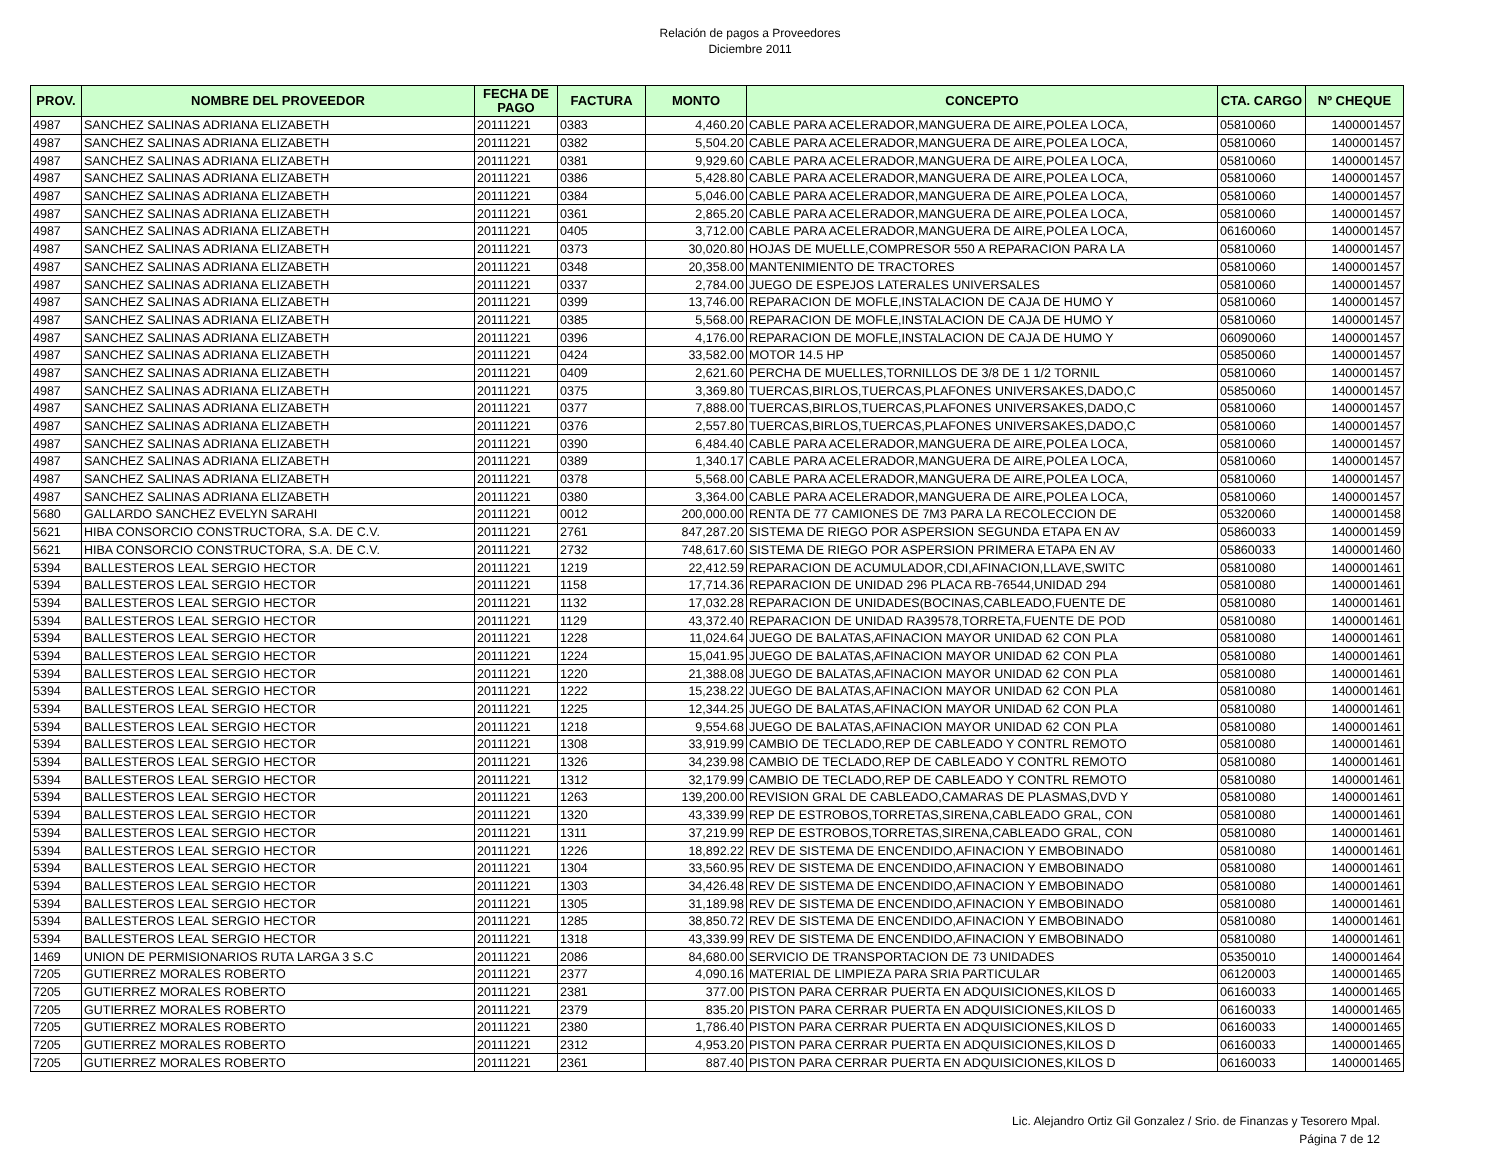Relación de pagos a Proveedores
Diciembre 2011
| PROV. | NOMBRE DEL PROVEEDOR | FECHA DE PAGO | FACTURA | MONTO | CONCEPTO | CTA. CARGO | Nº CHEQUE |
| --- | --- | --- | --- | --- | --- | --- | --- |
| 4987 | SANCHEZ SALINAS ADRIANA ELIZABETH | 20111221 | 0383 | 4,460.20 | CABLE PARA ACELERADOR,MANGUERA DE AIRE,POLEA LOCA, | 05810060 | 1400001457 |
| 4987 | SANCHEZ SALINAS ADRIANA ELIZABETH | 20111221 | 0382 | 5,504.20 | CABLE PARA ACELERADOR,MANGUERA DE AIRE,POLEA LOCA, | 05810060 | 1400001457 |
| 4987 | SANCHEZ SALINAS ADRIANA ELIZABETH | 20111221 | 0381 | 9,929.60 | CABLE PARA ACELERADOR,MANGUERA DE AIRE,POLEA LOCA, | 05810060 | 1400001457 |
| 4987 | SANCHEZ SALINAS ADRIANA ELIZABETH | 20111221 | 0386 | 5,428.80 | CABLE PARA ACELERADOR,MANGUERA DE AIRE,POLEA LOCA, | 05810060 | 1400001457 |
| 4987 | SANCHEZ SALINAS ADRIANA ELIZABETH | 20111221 | 0384 | 5,046.00 | CABLE PARA ACELERADOR,MANGUERA DE AIRE,POLEA LOCA, | 05810060 | 1400001457 |
| 4987 | SANCHEZ SALINAS ADRIANA ELIZABETH | 20111221 | 0361 | 2,865.20 | CABLE PARA ACELERADOR,MANGUERA DE AIRE,POLEA LOCA, | 05810060 | 1400001457 |
| 4987 | SANCHEZ SALINAS ADRIANA ELIZABETH | 20111221 | 0405 | 3,712.00 | CABLE PARA ACELERADOR,MANGUERA DE AIRE,POLEA LOCA, | 06160060 | 1400001457 |
| 4987 | SANCHEZ SALINAS ADRIANA ELIZABETH | 20111221 | 0373 | 30,020.80 | HOJAS DE MUELLE,COMPRESOR 550 A REPARACION PARA LA | 05810060 | 1400001457 |
| 4987 | SANCHEZ SALINAS ADRIANA ELIZABETH | 20111221 | 0348 | 20,358.00 | MANTENIMIENTO DE TRACTORES | 05810060 | 1400001457 |
| 4987 | SANCHEZ SALINAS ADRIANA ELIZABETH | 20111221 | 0337 | 2,784.00 | JUEGO DE ESPEJOS LATERALES UNIVERSALES | 05810060 | 1400001457 |
| 4987 | SANCHEZ SALINAS ADRIANA ELIZABETH | 20111221 | 0399 | 13,746.00 | REPARACION DE MOFLE,INSTALACION DE CAJA DE HUMO Y | 05810060 | 1400001457 |
| 4987 | SANCHEZ SALINAS ADRIANA ELIZABETH | 20111221 | 0385 | 5,568.00 | REPARACION DE MOFLE,INSTALACION DE CAJA DE HUMO Y | 05810060 | 1400001457 |
| 4987 | SANCHEZ SALINAS ADRIANA ELIZABETH | 20111221 | 0396 | 4,176.00 | REPARACION DE MOFLE,INSTALACION DE CAJA DE HUMO Y | 06090060 | 1400001457 |
| 4987 | SANCHEZ SALINAS ADRIANA ELIZABETH | 20111221 | 0424 | 33,582.00 | MOTOR 14.5 HP | 05850060 | 1400001457 |
| 4987 | SANCHEZ SALINAS ADRIANA ELIZABETH | 20111221 | 0409 | 2,621.60 | PERCHA DE MUELLES,TORNILLOS DE 3/8 DE 1 1/2 TORNIL | 05810060 | 1400001457 |
| 4987 | SANCHEZ SALINAS ADRIANA ELIZABETH | 20111221 | 0375 | 3,369.80 | TUERCAS,BIRLOS,TUERCAS,PLAFONES UNIVERSAKES,DADO,C | 05850060 | 1400001457 |
| 4987 | SANCHEZ SALINAS ADRIANA ELIZABETH | 20111221 | 0377 | 7,888.00 | TUERCAS,BIRLOS,TUERCAS,PLAFONES UNIVERSAKES,DADO,C | 05810060 | 1400001457 |
| 4987 | SANCHEZ SALINAS ADRIANA ELIZABETH | 20111221 | 0376 | 2,557.80 | TUERCAS,BIRLOS,TUERCAS,PLAFONES UNIVERSAKES,DADO,C | 05810060 | 1400001457 |
| 4987 | SANCHEZ SALINAS ADRIANA ELIZABETH | 20111221 | 0390 | 6,484.40 | CABLE PARA ACELERADOR,MANGUERA DE AIRE,POLEA LOCA, | 05810060 | 1400001457 |
| 4987 | SANCHEZ SALINAS ADRIANA ELIZABETH | 20111221 | 0389 | 1,340.17 | CABLE PARA ACELERADOR,MANGUERA DE AIRE,POLEA LOCA, | 05810060 | 1400001457 |
| 4987 | SANCHEZ SALINAS ADRIANA ELIZABETH | 20111221 | 0378 | 5,568.00 | CABLE PARA ACELERADOR,MANGUERA DE AIRE,POLEA LOCA, | 05810060 | 1400001457 |
| 4987 | SANCHEZ SALINAS ADRIANA ELIZABETH | 20111221 | 0380 | 3,364.00 | CABLE PARA ACELERADOR,MANGUERA DE AIRE,POLEA LOCA, | 05810060 | 1400001457 |
| 5680 | GALLARDO SANCHEZ EVELYN SARAHI | 20111221 | 0012 | 200,000.00 | RENTA DE 77 CAMIONES DE 7M3 PARA LA RECOLECCION DE | 05320060 | 1400001458 |
| 5621 | HIBA CONSORCIO CONSTRUCTORA, S.A. DE C.V. | 20111221 | 2761 | 847,287.20 | SISTEMA DE RIEGO POR ASPERSION SEGUNDA ETAPA EN AV | 05860033 | 1400001459 |
| 5621 | HIBA CONSORCIO CONSTRUCTORA, S.A. DE C.V. | 20111221 | 2732 | 748,617.60 | SISTEMA DE RIEGO POR ASPERSION PRIMERA ETAPA EN AV | 05860033 | 1400001460 |
| 5394 | BALLESTEROS LEAL SERGIO HECTOR | 20111221 | 1219 | 22,412.59 | REPARACION DE ACUMULADOR,CDI,AFINACION,LLAVE,SWITC | 05810080 | 1400001461 |
| 5394 | BALLESTEROS LEAL SERGIO HECTOR | 20111221 | 1158 | 17,714.36 | REPARACION DE UNIDAD 296 PLACA RB-76544,UNIDAD 294 | 05810080 | 1400001461 |
| 5394 | BALLESTEROS LEAL SERGIO HECTOR | 20111221 | 1132 | 17,032.28 | REPARACION DE UNIDADES(BOCINAS,CABLEADO,FUENTE DE | 05810080 | 1400001461 |
| 5394 | BALLESTEROS LEAL SERGIO HECTOR | 20111221 | 1129 | 43,372.40 | REPARACION DE UNIDAD RA39578,TORRETA,FUENTE DE POD | 05810080 | 1400001461 |
| 5394 | BALLESTEROS LEAL SERGIO HECTOR | 20111221 | 1228 | 11,024.64 | JUEGO DE BALATAS,AFINACION MAYOR UNIDAD 62 CON PLA | 05810080 | 1400001461 |
| 5394 | BALLESTEROS LEAL SERGIO HECTOR | 20111221 | 1224 | 15,041.95 | JUEGO DE BALATAS,AFINACION MAYOR UNIDAD 62 CON PLA | 05810080 | 1400001461 |
| 5394 | BALLESTEROS LEAL SERGIO HECTOR | 20111221 | 1220 | 21,388.08 | JUEGO DE BALATAS,AFINACION MAYOR UNIDAD 62 CON PLA | 05810080 | 1400001461 |
| 5394 | BALLESTEROS LEAL SERGIO HECTOR | 20111221 | 1222 | 15,238.22 | JUEGO DE BALATAS,AFINACION MAYOR UNIDAD 62 CON PLA | 05810080 | 1400001461 |
| 5394 | BALLESTEROS LEAL SERGIO HECTOR | 20111221 | 1225 | 12,344.25 | JUEGO DE BALATAS,AFINACION MAYOR UNIDAD 62 CON PLA | 05810080 | 1400001461 |
| 5394 | BALLESTEROS LEAL SERGIO HECTOR | 20111221 | 1218 | 9,554.68 | JUEGO DE BALATAS,AFINACION MAYOR UNIDAD 62 CON PLA | 05810080 | 1400001461 |
| 5394 | BALLESTEROS LEAL SERGIO HECTOR | 20111221 | 1308 | 33,919.99 | CAMBIO DE TECLADO,REP DE CABLEADO Y CONTRL REMOTO | 05810080 | 1400001461 |
| 5394 | BALLESTEROS LEAL SERGIO HECTOR | 20111221 | 1326 | 34,239.98 | CAMBIO DE TECLADO,REP DE CABLEADO Y CONTRL REMOTO | 05810080 | 1400001461 |
| 5394 | BALLESTEROS LEAL SERGIO HECTOR | 20111221 | 1312 | 32,179.99 | CAMBIO DE TECLADO,REP DE CABLEADO Y CONTRL REMOTO | 05810080 | 1400001461 |
| 5394 | BALLESTEROS LEAL SERGIO HECTOR | 20111221 | 1263 | 139,200.00 | REVISION GRAL DE CABLEADO,CAMARAS DE PLASMAS,DVD Y | 05810080 | 1400001461 |
| 5394 | BALLESTEROS LEAL SERGIO HECTOR | 20111221 | 1320 | 43,339.99 | REP DE ESTROBOS,TORRETAS,SIRENA,CABLEADO GRAL, CON | 05810080 | 1400001461 |
| 5394 | BALLESTEROS LEAL SERGIO HECTOR | 20111221 | 1311 | 37,219.99 | REP DE ESTROBOS,TORRETAS,SIRENA,CABLEADO GRAL, CON | 05810080 | 1400001461 |
| 5394 | BALLESTEROS LEAL SERGIO HECTOR | 20111221 | 1226 | 18,892.22 | REV DE SISTEMA DE ENCENDIDO,AFINACION Y EMBOBINADO | 05810080 | 1400001461 |
| 5394 | BALLESTEROS LEAL SERGIO HECTOR | 20111221 | 1304 | 33,560.95 | REV DE SISTEMA DE ENCENDIDO,AFINACION Y EMBOBINADO | 05810080 | 1400001461 |
| 5394 | BALLESTEROS LEAL SERGIO HECTOR | 20111221 | 1303 | 34,426.48 | REV DE SISTEMA DE ENCENDIDO,AFINACION Y EMBOBINADO | 05810080 | 1400001461 |
| 5394 | BALLESTEROS LEAL SERGIO HECTOR | 20111221 | 1305 | 31,189.98 | REV DE SISTEMA DE ENCENDIDO,AFINACION Y EMBOBINADO | 05810080 | 1400001461 |
| 5394 | BALLESTEROS LEAL SERGIO HECTOR | 20111221 | 1285 | 38,850.72 | REV DE SISTEMA DE ENCENDIDO,AFINACION Y EMBOBINADO | 05810080 | 1400001461 |
| 5394 | BALLESTEROS LEAL SERGIO HECTOR | 20111221 | 1318 | 43,339.99 | REV DE SISTEMA DE ENCENDIDO,AFINACION Y EMBOBINADO | 05810080 | 1400001461 |
| 1469 | UNION DE PERMISIONARIOS RUTA LARGA 3 S.C | 20111221 | 2086 | 84,680.00 | SERVICIO DE TRANSPORTACION DE 73 UNIDADES | 05350010 | 1400001464 |
| 7205 | GUTIERREZ MORALES ROBERTO | 20111221 | 2377 | 4,090.16 | MATERIAL DE LIMPIEZA PARA SRIA PARTICULAR | 06120003 | 1400001465 |
| 7205 | GUTIERREZ MORALES ROBERTO | 20111221 | 2381 | 377.00 | PISTON PARA CERRAR PUERTA EN ADQUISICIONES,KILOS D | 06160033 | 1400001465 |
| 7205 | GUTIERREZ MORALES ROBERTO | 20111221 | 2379 | 835.20 | PISTON PARA CERRAR PUERTA EN ADQUISICIONES,KILOS D | 06160033 | 1400001465 |
| 7205 | GUTIERREZ MORALES ROBERTO | 20111221 | 2380 | 1,786.40 | PISTON PARA CERRAR PUERTA EN ADQUISICIONES,KILOS D | 06160033 | 1400001465 |
| 7205 | GUTIERREZ MORALES ROBERTO | 20111221 | 2312 | 4,953.20 | PISTON PARA CERRAR PUERTA EN ADQUISICIONES,KILOS D | 06160033 | 1400001465 |
| 7205 | GUTIERREZ MORALES ROBERTO | 20111221 | 2361 | 887.40 | PISTON PARA CERRAR PUERTA EN ADQUISICIONES,KILOS D | 06160033 | 1400001465 |
Lic. Alejandro Ortiz Gil Gonzalez / Srio. de Finanzas y Tesorero Mpal.
Página 7 de 12